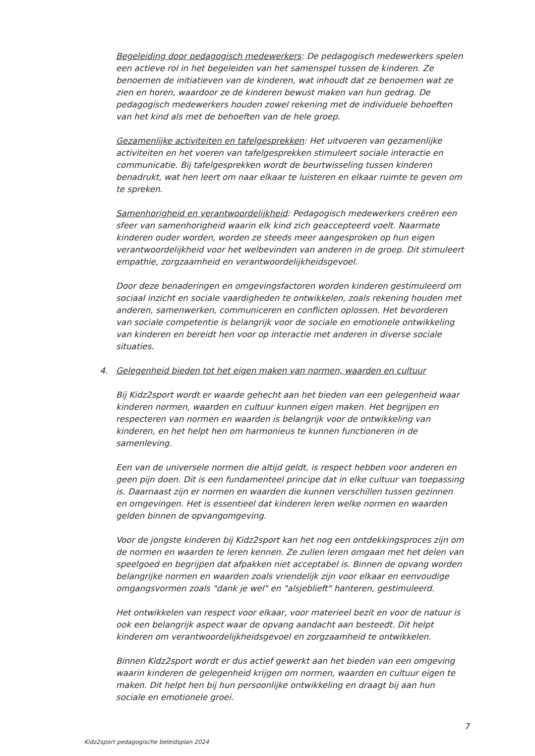Begeleiding door pedagogisch medewerkers: De pedagogisch medewerkers spelen een actieve rol in het begeleiden van het samenspel tussen de kinderen. Ze benoemen de initiatieven van de kinderen, wat inhoudt dat ze benoemen wat ze zien en horen, waardoor ze de kinderen bewust maken van hun gedrag. De pedagogisch medewerkers houden zowel rekening met de individuele behoeften van het kind als met de behoeften van de hele groep.
Gezamenlijke activiteiten en tafelgesprekken: Het uitvoeren van gezamenlijke activiteiten en het voeren van tafelgesprekken stimuleert sociale interactie en communicatie. Bij tafelgesprekken wordt de beurtwisseling tussen kinderen benadrukt, wat hen leert om naar elkaar te luisteren en elkaar ruimte te geven om te spreken.
Samenhorigheid en verantwoordelijkheid: Pedagogisch medewerkers creëren een sfeer van samenhorigheid waarin elk kind zich geaccepteerd voelt. Naarmate kinderen ouder worden, worden ze steeds meer aangesproken op hun eigen verantwoordelijkheid voor het welbevinden van anderen in de groep. Dit stimuleert empathie, zorgzaamheid en verantwoordelijkheidsgevoel.
Door deze benaderingen en omgevingsfactoren worden kinderen gestimuleerd om sociaal inzicht en sociale vaardigheden te ontwikkelen, zoals rekening houden met anderen, samenwerken, communiceren en conflicten oplossen. Het bevorderen van sociale competentie is belangrijk voor de sociale en emotionele ontwikkeling van kinderen en bereidt hen voor op interactie met anderen in diverse sociale situaties.
4. Gelegenheid bieden tot het eigen maken van normen, waarden en cultuur
Bij Kidz2sport wordt er waarde gehecht aan het bieden van een gelegenheid waar kinderen normen, waarden en cultuur kunnen eigen maken. Het begrijpen en respecteren van normen en waarden is belangrijk voor de ontwikkeling van kinderen, en het helpt hen om harmonieus te kunnen functioneren in de samenleving.
Een van de universele normen die altijd geldt, is respect hebben voor anderen en geen pijn doen. Dit is een fundamenteel principe dat in elke cultuur van toepassing is. Daarnaast zijn er normen en waarden die kunnen verschillen tussen gezinnen en omgevingen. Het is essentieel dat kinderen leren welke normen en waarden gelden binnen de opvangomgeving.
Voor de jongste kinderen bij Kidz2sport kan het nog een ontdekkingsproces zijn om de normen en waarden te leren kennen. Ze zullen leren omgaan met het delen van speelgoed en begrijpen dat afpakken niet acceptabel is. Binnen de opvang worden belangrijke normen en waarden zoals vriendelijk zijn voor elkaar en eenvoudige omgangsvormen zoals "dank je wel" en "alsjeblieft" hanteren, gestimuleerd.
Het ontwikkelen van respect voor elkaar, voor materieel bezit en voor de natuur is ook een belangrijk aspect waar de opvang aandacht aan besteedt. Dit helpt kinderen om verantwoordelijkheidsgevoel en zorgzaamheid te ontwikkelen.
Binnen Kidz2sport wordt er dus actief gewerkt aan het bieden van een omgeving waarin kinderen de gelegenheid krijgen om normen, waarden en cultuur eigen te maken. Dit helpt hen bij hun persoonlijke ontwikkeling en draagt bij aan hun sociale en emotionele groei.
7
Kidz2sport pedagogische beleidsplan 2024